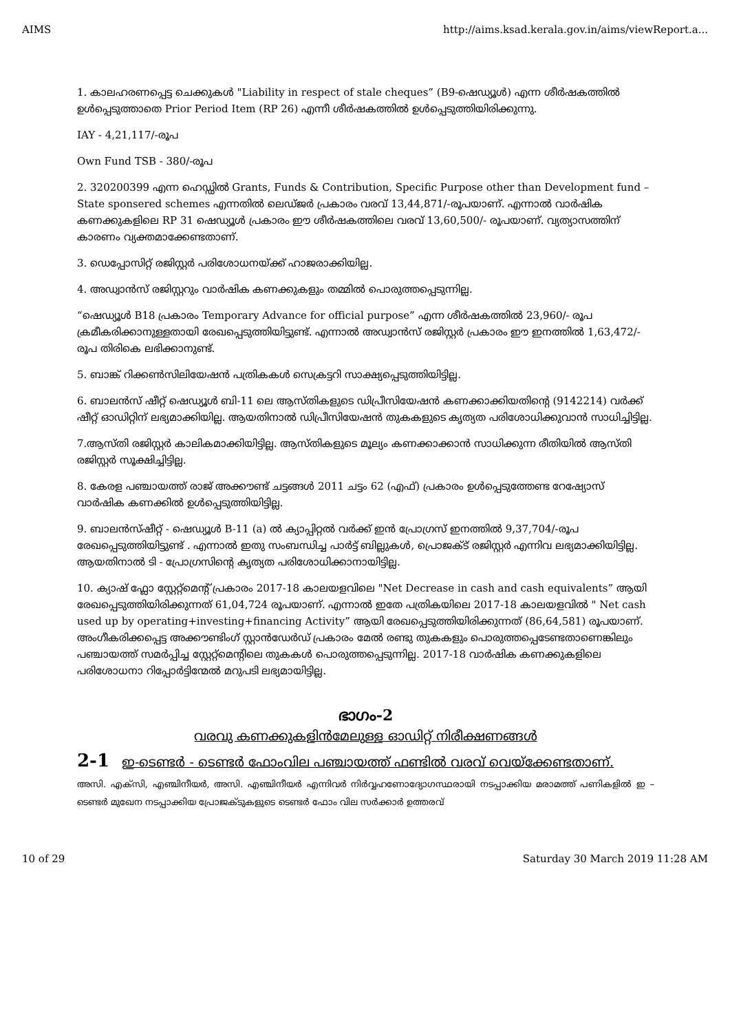AIMS http://aims.ksad.kerala.gov.in/aims/viewReport.a...
1. കാലഹരണപ്പെട്ട ചെക്കുകൾ "Liability in respect of stale cheques” (B9-ഷെഡ്യൂൾ) എന്ന ശീർഷകത്തിൽ ഉൾപ്പെടുത്താതെ Prior Period Item (RP 26) എന്നീ ശീർഷകത്തിൽ ഉൾപ്പെടുത്തിയിരിക്കുന്നു.
IAY - 4,21,117/-രൂപ
Own Fund TSB - 380/-രൂപ
2. 320200399 എന്ന ഹെഡ്ഡിൽ Grants, Funds & Contribution, Specific Purpose other than Development fund – State sponsered schemes എന്നതിൽ ലെഡ്ജർ പ്രകാരം വരവ് 13,44,871/-രൂപയാണ്. എന്നാൽ വാർഷിക കണക്കുകളിലെ RP 31 ഷെഡ്യൂൾ പ്രകാരം ഈ ശീർഷകത്തിലെ വരവ് 13,60,500/- രൂപയാണ്. വ്യത്യാസത്തിന് കാരണം വ്യക്തമാക്കേണ്ടതാണ്.
3. ഡെപ്പോസിറ്റ് രജിസ്റ്റർ പരിശോധനയ്ക്ക് ഹാജരാക്കിയില്ല.
4. അഡ്വാൻസ് രജിസ്റ്ററും വാർഷിക കണക്കുകളും തമ്മിൽ പൊരുത്തപ്പെടുന്നില്ല.
“ഷെഡ്യൂൾ B18 പ്രകാരം Temporary Advance for official purpose” എന്ന ശീർഷകത്തിൽ 23,960/- രൂപ ക്രമീകരിക്കാനുള്ളതായി രേഖപ്പെടുത്തിയിട്ടുണ്ട്. എന്നാൽ അഡ്വാൻസ് രജിസ്റ്റർ പ്രകാരം ഈ ഇനത്തിൽ 1,63,472/- രൂപ തിരികെ ലഭിക്കാനുണ്ട്.
5. ബാങ്ക് റിക്കൺസിലിയേഷൻ പത്രികകൾ സെക്രട്ടറി സാക്ഷ്യപ്പെടുത്തിയിട്ടില്ല.
6. ബാലൻസ് ഷീറ്റ് ഷെഡ്യൂൾ ബി-11 ലെ ആസ്തികളുടെ ഡിപ്രീസിയേഷൻ കണക്കാക്കിയതിന്റെ (9142214) വർക്ക് ഷീറ്റ് ഓഡിറ്റിന് ലഭ്യമാക്കിയില്ല. ആയതിനാൽ ഡിപ്രീസിയേഷൻ തുകകളുടെ കൃത്യത പരിശോധിക്കുവാൻ സാധിച്ചിട്ടില്ല.
7.ആസ്തി രജിസ്റ്റർ കാലികമാക്കിയിട്ടില്ല. ആസ്തികളുടെ മൂല്യം കണക്കാക്കാൻ സാധിക്കുന്ന രീതിയിൽ ആസ്തി രജിസ്റ്റർ സൂക്ഷിച്ചിട്ടില്ല.
8. കേരള പഞ്ചായത്ത് രാജ് അക്കൗണ്ട് ചട്ടങ്ങൾ 2011 ചട്ടം 62 (എഫ്) പ്രകാരം ഉൾപ്പെടുത്തേണ്ട റേഷ്യോസ് വാർഷിക കണക്കിൽ ഉൾപ്പെടുത്തിയിട്ടില്ല.
9. ബാലൻസ്ഷീറ്റ് - ഷെഡ്യൂൾ B-11 (a) ൽ ക്യാപ്പിറ്റൽ വർക്ക് ഇൻ പ്രോഗ്രസ് ഇനത്തിൽ 9,37,704/-രൂപ രേഖപ്പെടുത്തിയിട്ടുണ്ട് . എന്നാൽ ഇതു സംബന്ധിച്ച പാർട്ട് ബില്ലുകൾ, പ്രൊജക്ട് രജിസ്റ്റർ എന്നിവ ലഭ്യമാക്കിയിട്ടില്ല. ആയതിനാൽ ടി - പ്രോഗ്രസിന്റെ കൃത്യത പരിശോധിക്കാനായിട്ടില്ല.
10. ക്യാഷ് ഫ്ലോ സ്റ്റേറ്റ്മെന്റ് പ്രകാരം 2017-18 കാലയളവിലെ "Net Decrease in cash and cash equivalents” ആയി രേഖപ്പെടുത്തിയിരിക്കുന്നത് 61,04,724 രൂപയാണ്. എന്നാൽ ഇതേ പത്രികയിലെ 2017-18 കാലയളവിൽ " Net cash used up by operating+investing+financing Activity” ആയി രേഖപ്പെടുത്തിയിരിക്കുന്നത് (86,64,581) രൂപയാണ്. അംഗീകരിക്കപ്പെട്ട അക്കൗണ്ടിംഗ് സ്റ്റാൻഡേർഡ് പ്രകാരം മേൽ രണ്ടു തുകകളും പൊരുത്തപ്പെടേണ്ടതാണെങ്കിലും പഞ്ചായത്ത് സമർപ്പിച്ച സ്റ്റേറ്റ്മെന്റിലെ തുകകൾ പൊരുത്തപ്പെടുന്നില്ല. 2017-18 വാർഷിക കണക്കുകളിലെ പരിശോധനാ റിപ്പോർട്ടിന്മേൽ മറുപടി ലഭ്യമായിട്ടില്ല.
ഭാഗം-2
വരവു കണക്കുകളിൻമേലുള്ള ഓഡിറ്റ് നിരീക്ഷണങ്ങൾ
2-1 ഇ-ടെണ്ടർ - ടെണ്ടർ ഫോംവില പഞ്ചായത്ത് ഫണ്ടിൽ വരവ് വെയ്ക്കേണ്ടതാണ്.
അസി. എക്സി, എഞ്ചിനീയർ, അസി. എഞ്ചിനീയർ എന്നിവർ നിർവ്വഹണോദ്യോഗസ്ഥരായി നടപ്പാക്കിയ മരാമത്ത് പണികളിൽ ഇ – ടെണ്ടർ മുഖേന നടപ്പാക്കിയ പ്രോജക്ടുകളുടെ ടെണ്ടർ ഫോം വില സർക്കാർ ഉത്തരവ്
10 of 29 Saturday 30 March 2019 11:28 AM